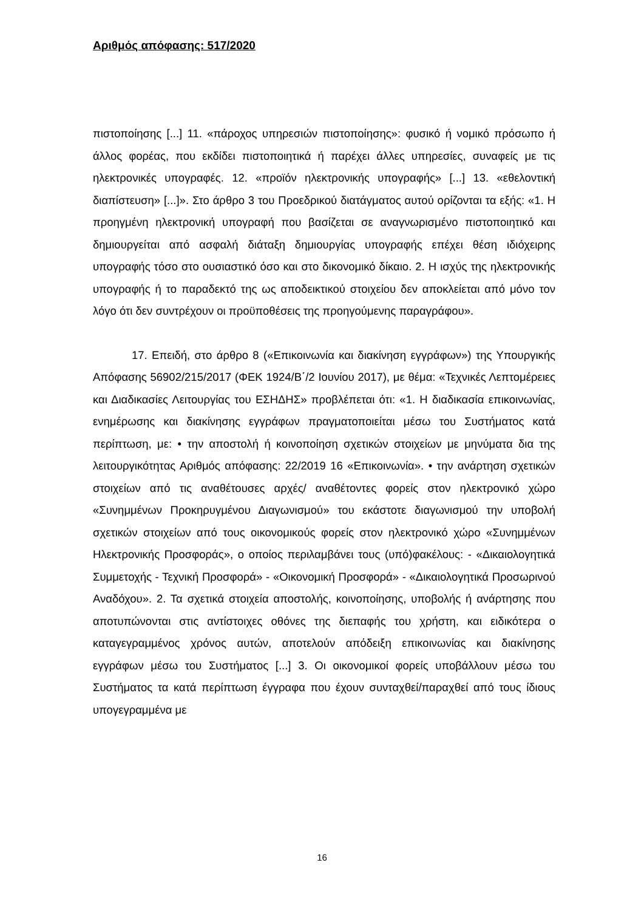Αριθμός απόφασης: 517/2020
πιστοποίησης [...] 11. «πάροχος υπηρεσιών πιστοποίησης»: φυσικό ή νομικό πρόσωπο ή άλλος φορέας, που εκδίδει πιστοποιητικά ή παρέχει άλλες υπηρεσίες, συναφείς με τις ηλεκτρονικές υπογραφές. 12. «προϊόν ηλεκτρονικής υπογραφής» [...] 13. «εθελοντική διαπίστευση» [...]». Στο άρθρο 3 του Προεδρικού διατάγματος αυτού ορίζονται τα εξής: «1. Η προηγμένη ηλεκτρονική υπογραφή που βασίζεται σε αναγνωρισμένο πιστοποιητικό και δημιουργείται από ασφαλή διάταξη δημιουργίας υπογραφής επέχει θέση ιδιόχειρης υπογραφής τόσο στο ουσιαστικό όσο και στο δικονομικό δίκαιο. 2. Η ισχύς της ηλεκτρονικής υπογραφής ή το παραδεκτό της ως αποδεικτικού στοιχείου δεν αποκλείεται από μόνο τον λόγο ότι δεν συντρέχουν οι προϋποθέσεις της προηγούμενης παραγράφου».
17. Επειδή, στο άρθρο 8 («Επικοινωνία και διακίνηση εγγράφων») της Υπουργικής Απόφασης 56902/215/2017 (ΦΕΚ 1924/Β΄/2 Ιουνίου 2017), με θέμα: «Τεχνικές Λεπτομέρειες και Διαδικασίες Λειτουργίας του ΕΣΗΔΗΣ» προβλέπεται ότι: «1. Η διαδικασία επικοινωνίας, ενημέρωσης και διακίνησης εγγράφων πραγματοποιείται μέσω του Συστήματος κατά περίπτωση, με: • την αποστολή ή κοινοποίηση σχετικών στοιχείων με μηνύματα δια της λειτουργικότητας Αριθμός απόφασης: 22/2019 16 «Επικοινωνία». • την ανάρτηση σχετικών στοιχείων από τις αναθέτουσες αρχές/ αναθέτοντες φορείς στον ηλεκτρονικό χώρο «Συνημμένων Προκηρυγμένου Διαγωνισμού» του εκάστοτε διαγωνισμού την υποβολή σχετικών στοιχείων από τους οικονομικούς φορείς στον ηλεκτρονικό χώρο «Συνημμένων Ηλεκτρονικής Προσφοράς», ο οποίος περιλαμβάνει τους (υπό)φακέλους: - «Δικαιολογητικά Συμμετοχής - Τεχνική Προσφορά» - «Οικονομική Προσφορά» - «Δικαιολογητικά Προσωρινού Αναδόχου». 2. Τα σχετικά στοιχεία αποστολής, κοινοποίησης, υποβολής ή ανάρτησης που αποτυπώνονται στις αντίστοιχες οθόνες της διεπαφής του χρήστη, και ειδικότερα ο καταγεγραμμένος χρόνος αυτών, αποτελούν απόδειξη επικοινωνίας και διακίνησης εγγράφων μέσω του Συστήματος [...] 3. Οι οικονομικοί φορείς υποβάλλουν μέσω του Συστήματος τα κατά περίπτωση έγγραφα που έχουν συνταχθεί/παραχθεί από τους ίδιους υπογεγραμμένα με
16